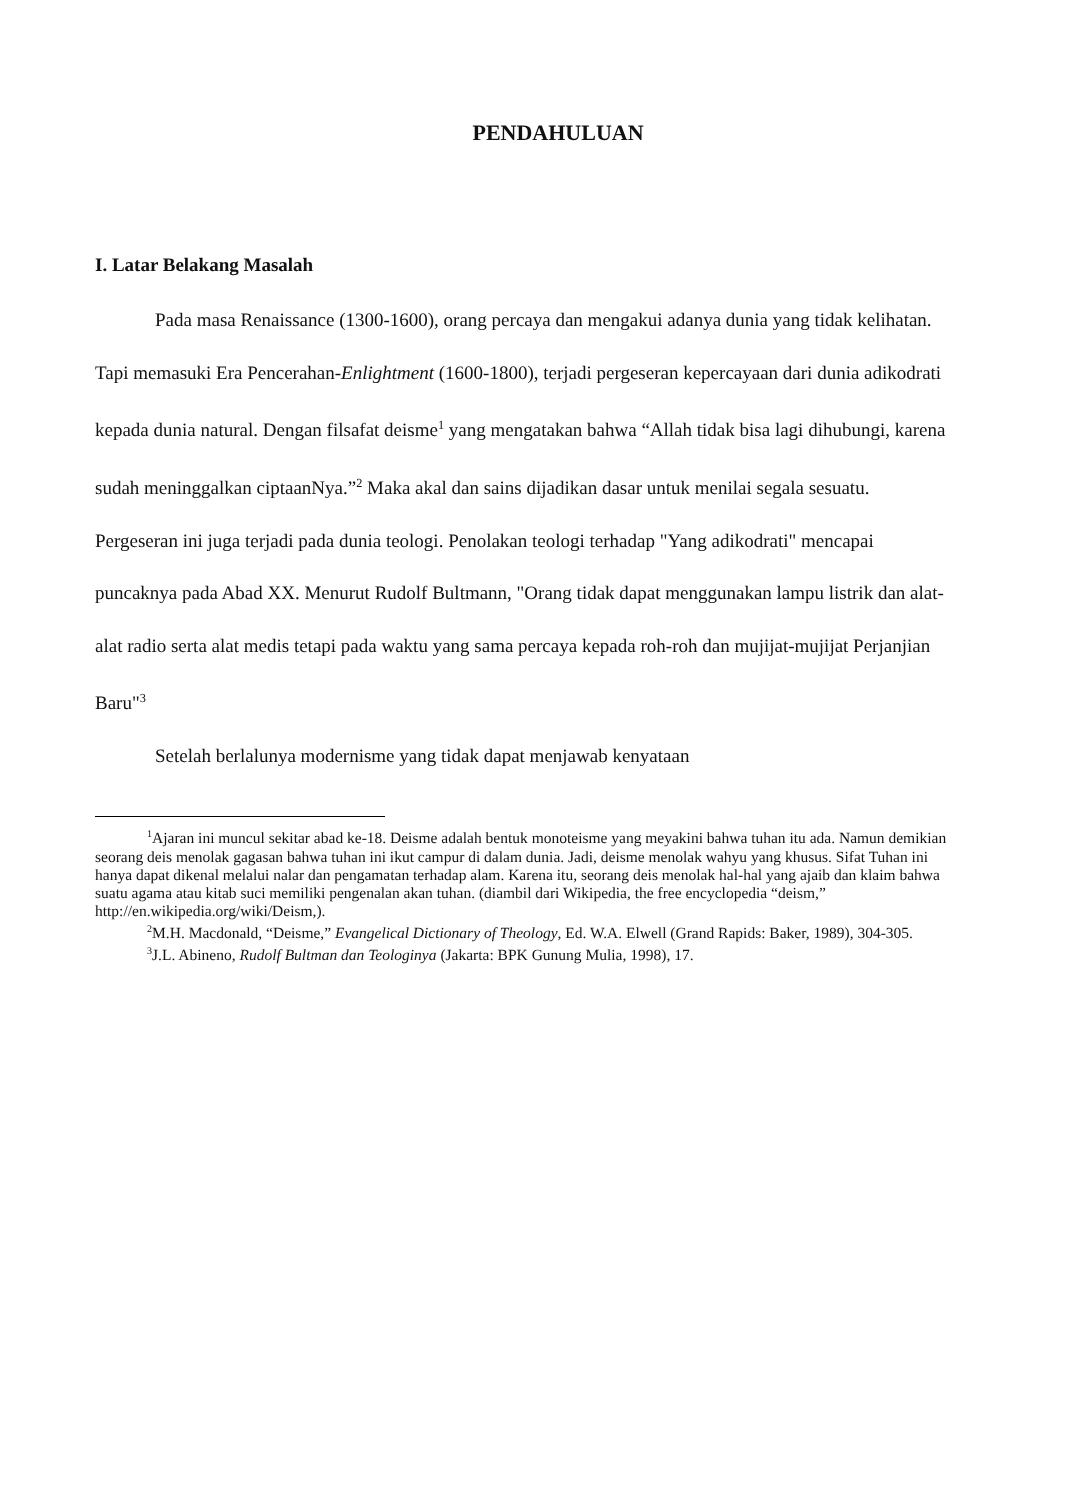PENDAHULUAN
I. Latar Belakang Masalah
Pada masa Renaissance (1300-1600), orang percaya dan mengakui adanya dunia yang tidak kelihatan. Tapi memasuki Era Pencerahan-Enlightment (1600-1800), terjadi pergeseran kepercayaan dari dunia adikodrati kepada dunia natural. Dengan filsafat deisme<sup>1</sup> yang mengatakan bahwa “Allah tidak bisa lagi dihubungi, karena sudah meninggalkan ciptaanNya.”<sup>2</sup> Maka akal dan sains dijadikan dasar untuk menilai segala sesuatu. Pergeseran ini juga terjadi pada dunia teologi. Penolakan teologi terhadap "Yang adikodrati" mencapai puncaknya pada Abad XX. Menurut Rudolf Bultmann, "Orang tidak dapat menggunakan lampu listrik dan alat-alat radio serta alat medis tetapi pada waktu yang sama percaya kepada roh-roh dan mujijat-mujijat Perjanjian Baru"<sup>3</sup>
Setelah berlalunya modernisme yang tidak dapat menjawab kenyataan
<sup>1</sup> Ajaran ini muncul sekitar abad ke-18. Deisme adalah bentuk monoteisme yang meyakini bahwa tuhan itu ada. Namun demikian seorang deis menolak gagasan bahwa tuhan ini ikut campur di dalam dunia. Jadi, deisme menolak wahyu yang khusus. Sifat Tuhan ini hanya dapat dikenal melalui nalar dan pengamatan terhadap alam. Karena itu, seorang deis menolak hal-hal yang ajaib dan klaim bahwa suatu agama atau kitab suci memiliki pengenalan akan tuhan. (diambil dari Wikipedia, the free encyclopedia “deism,” http://en.wikipedia.org/wiki/Deism,).
<sup>2</sup> M.H. Macdonald, “Deisme,” Evangelical Dictionary of Theology, Ed. W.A. Elwell (Grand Rapids: Baker, 1989), 304-305.
<sup>3</sup> J.L. Abineno, Rudolf Bultman dan Teologinya (Jakarta: BPK Gunung Mulia, 1998), 17.